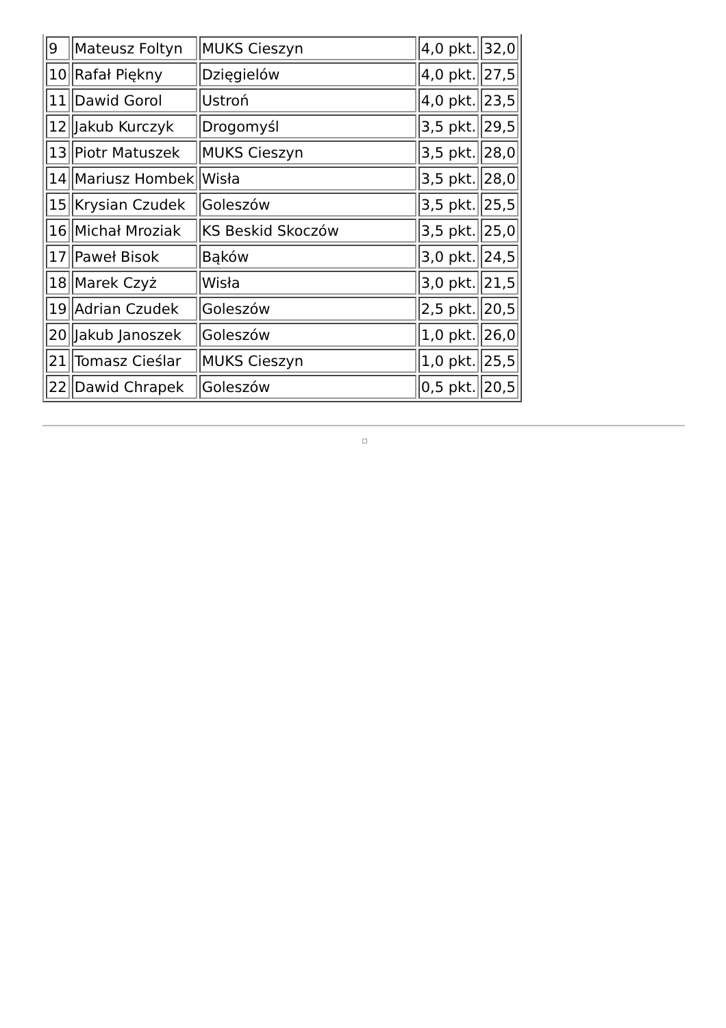| 9 | Mateusz Foltyn | MUKS Cieszyn | 4,0 pkt. | 32,0 |
| 10 | Rafał Piękny | Dzięgielów | 4,0 pkt. | 27,5 |
| 11 | Dawid Gorol | Ustroń | 4,0 pkt. | 23,5 |
| 12 | Jakub Kurczyk | Drogomyśl | 3,5 pkt. | 29,5 |
| 13 | Piotr Matuszek | MUKS Cieszyn | 3,5 pkt. | 28,0 |
| 14 | Mariusz Hombek | Wisła | 3,5 pkt. | 28,0 |
| 15 | Krysian Czudek | Goleszów | 3,5 pkt. | 25,5 |
| 16 | Michał Mroziak | KS Beskid Skoczów | 3,5 pkt. | 25,0 |
| 17 | Paweł Bisok | Bąków | 3,0 pkt. | 24,5 |
| 18 | Marek Czyż | Wisła | 3,0 pkt. | 21,5 |
| 19 | Adrian Czudek | Goleszów | 2,5 pkt. | 20,5 |
| 20 | Jakub Janoszek | Goleszów | 1,0 pkt. | 26,0 |
| 21 | Tomasz Cieślar | MUKS Cieszyn | 1,0 pkt. | 25,5 |
| 22 | Dawid Chrapek | Goleszów | 0,5 pkt. | 20,5 |